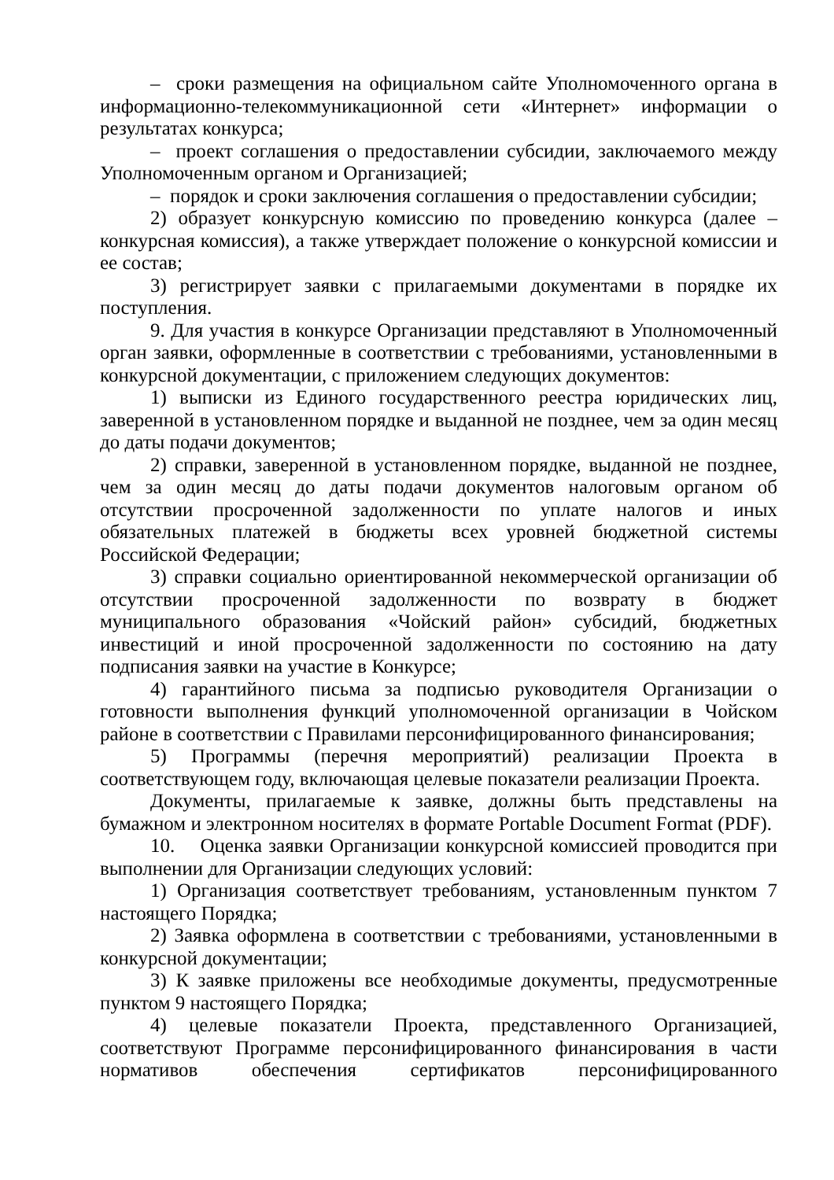– сроки размещения на официальном сайте Уполномоченного органа в информационно-телекоммуникационной сети «Интернет» информации о результатах конкурса;
– проект соглашения о предоставлении субсидии, заключаемого между Уполномоченным органом и Организацией;
– порядок и сроки заключения соглашения о предоставлении субсидии;
2) образует конкурсную комиссию по проведению конкурса (далее – конкурсная комиссия), а также утверждает положение о конкурсной комиссии и ее состав;
3) регистрирует заявки с прилагаемыми документами в порядке их поступления.
9. Для участия в конкурсе Организации представляют в Уполномоченный орган заявки, оформленные в соответствии с требованиями, установленными в конкурсной документации, с приложением следующих документов:
1) выписки из Единого государственного реестра юридических лиц, заверенной в установленном порядке и выданной не позднее, чем за один месяц до даты подачи документов;
2) справки, заверенной в установленном порядке, выданной не позднее, чем за один месяц до даты подачи документов налоговым органом об отсутствии просроченной задолженности по уплате налогов и иных обязательных платежей в бюджеты всех уровней бюджетной системы Российской Федерации;
3) справки социально ориентированной некоммерческой организации об отсутствии просроченной задолженности по возврату в бюджет муниципального образования «Чойский район» субсидий, бюджетных инвестиций и иной просроченной задолженности по состоянию на дату подписания заявки на участие в Конкурсе;
4) гарантийного письма за подписью руководителя Организации о готовности выполнения функций уполномоченной организации в Чойском районе в соответствии с Правилами персонифицированного финансирования;
5) Программы (перечня мероприятий) реализации Проекта в соответствующем году, включающая целевые показатели реализации Проекта.
Документы, прилагаемые к заявке, должны быть представлены на бумажном и электронном носителях в формате Portable Document Format (PDF).
10. Оценка заявки Организации конкурсной комиссией проводится при выполнении для Организации следующих условий:
1) Организация соответствует требованиям, установленным пунктом 7 настоящего Порядка;
2) Заявка оформлена в соответствии с требованиями, установленными в конкурсной документации;
3) К заявке приложены все необходимые документы, предусмотренные пунктом 9 настоящего Порядка;
4) целевые показатели Проекта, представленного Организацией, соответствуют Программе персонифицированного финансирования в части нормативов обеспечения сертификатов персонифицированного